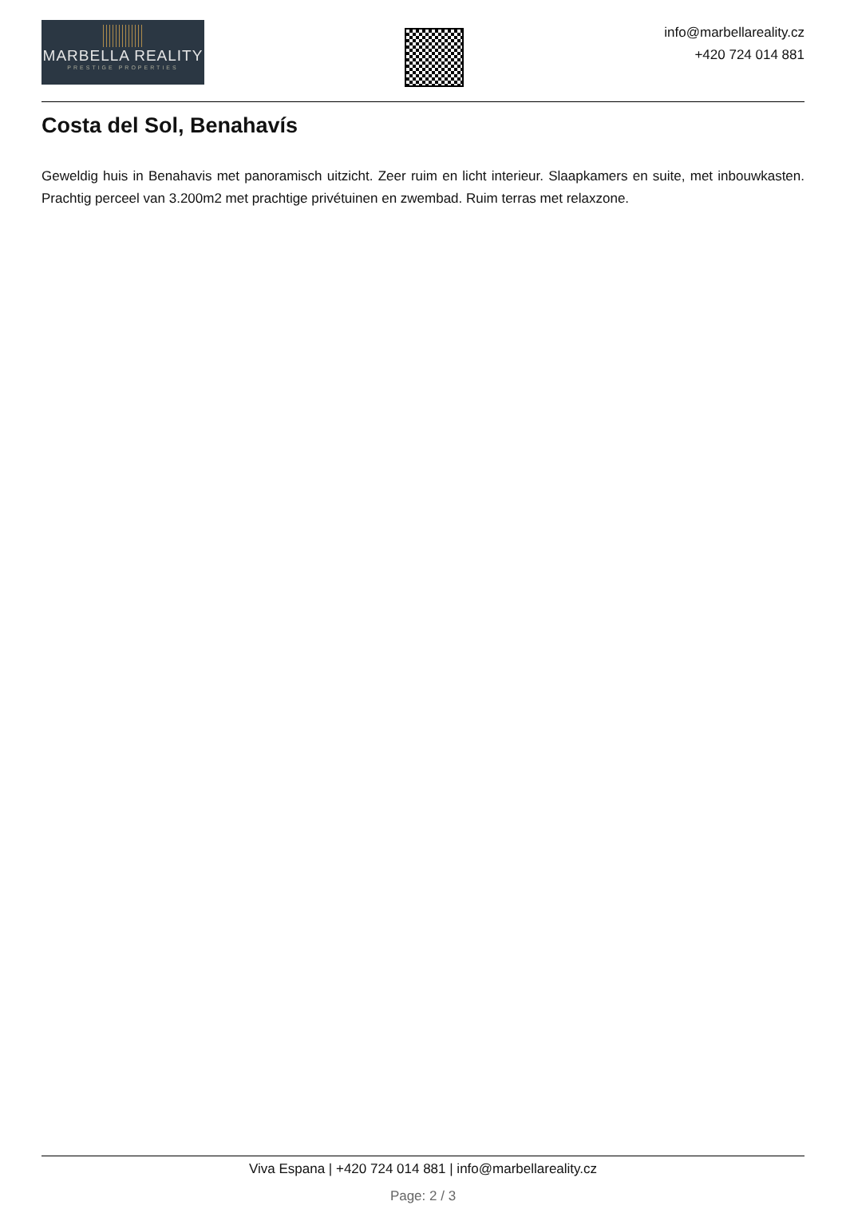MARBELLA REALITY
PRESTIGE PROPERTIES
info@marbellareality.cz
+420 724 014 881
Costa del Sol, Benahavís
Geweldig huis in Benahavis met panoramisch uitzicht. Zeer ruim en licht interieur. Slaapkamers en suite, met inbouwkasten. Prachtig perceel van 3.200m2 met prachtige privétuinen en zwembad. Ruim terras met relaxzone.
Viva Espana | +420 724 014 881 | info@marbellareality.cz
Page: 2 / 3